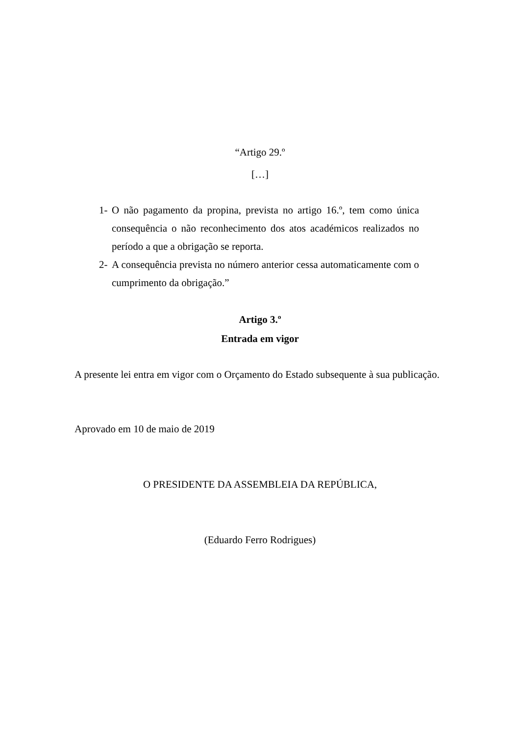“Artigo 29.º
[…]
1- O não pagamento da propina, prevista no artigo 16.º, tem como única consequência o não reconhecimento dos atos académicos realizados no período a que a obrigação se reporta.
2- A consequência prevista no número anterior cessa automaticamente com o cumprimento da obrigação.”
Artigo 3.º
Entrada em vigor
A presente lei entra em vigor com o Orçamento do Estado subsequente à sua publicação.
Aprovado em 10 de maio de 2019
O PRESIDENTE DA ASSEMBLEIA DA REPÚBLICA,
(Eduardo Ferro Rodrigues)